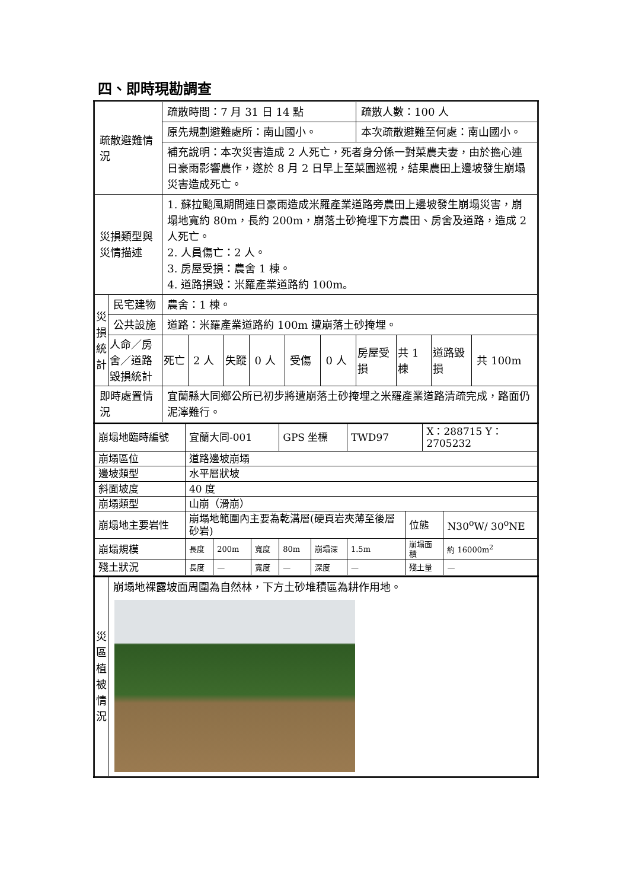四、即時現勘調查
| 疏散避難情況 | | 疏散時間：7 月 31 日 14 點 | | | | | | 疏散人數：100 人 | | | |
| | | 原先規劃避難處所：南山國小。 | | | | | | 本次疏散避難至何處：南山國小。 | | | |
| | | 補充說明：本次災害造成 2 人死亡，死者身分係一對菜農夫妻，由於擔心連日豪雨影響農作，遂於 8 月 2 日早上至菜園巡視，結果農田上邊坡發生崩塌災害造成死亡。 | | | | | | | | | |
| 災損類型與災情描述 | | 1. 蘇拉颱風期間連日豪雨造成米羅產業道路旁農田上邊坡發生崩塌災害，崩塌地寬約 80m，長約 200m，崩落土砂掩埋下方農田、房舍及道路，造成 2 人死亡。 2. 人員傷亡：2 人。 3. 房屋受損：農舍 1 棟。 4. 道路損毀：米羅產業道路約 100m。 | | | | | | | | | |
| 災損統計 | 民宅建物 | 農舍：1 棟。 | | | | | | | | | |
| | 公共設施 | 道路：米羅產業道路約 100m 遭崩落土砂掩埋。 | | | | | | | | | |
| | 人命／房舍／道路毀損統計 | 死亡 | 2 人 | 失蹤 | 0 人 | 受傷 | 0 人 | 房屋受損 | 共 1 棟 | 道路毀損 | 共 100m |
| 即時處置情況 | | 宜蘭縣大同鄉公所已初步將遭崩落土砂掩埋之米羅產業道路清疏完成，路面仍泥濘難行。 | | | | | | | | | |
| 崩塌地臨時編號 | 宜蘭大同-001 | | | GPS 坐標 | | TWD97 | | X：288715 Y：2705232 | |
| 崩塌區位 | 道路邊坡崩塌 | | | | | | | | |
| 邊坡類型 | 水平層狀坡 | | | | | | | | |
| 斜面坡度 | 40 度 | | | | | | | | |
| 崩塌類型 | 山崩（滑崩） | | | | | | | | |
| 崩塌地主要岩性 | 崩塌地範圍內主要為乾溝層(硬頁岩夾薄至後層砂岩) | | | | | | 位態 | | N30<sup>o</sup>W/ 30<sup>o</sup>NE |
| 崩塌規模 | 長度 | 200m | 寬度 | 80m | 崩塌深 | 1.5m | 崩塌面積 | | 約 16000m<sup>2</sup> |
| 殘土狀況 | 長度 | — | 寬度 | — | 深度 | — | 殘土量 | | — |
| 災區植被情況 | 崩塌地裸露坡面周圍為自然林，下方土砂堆積區為耕作用地。 |